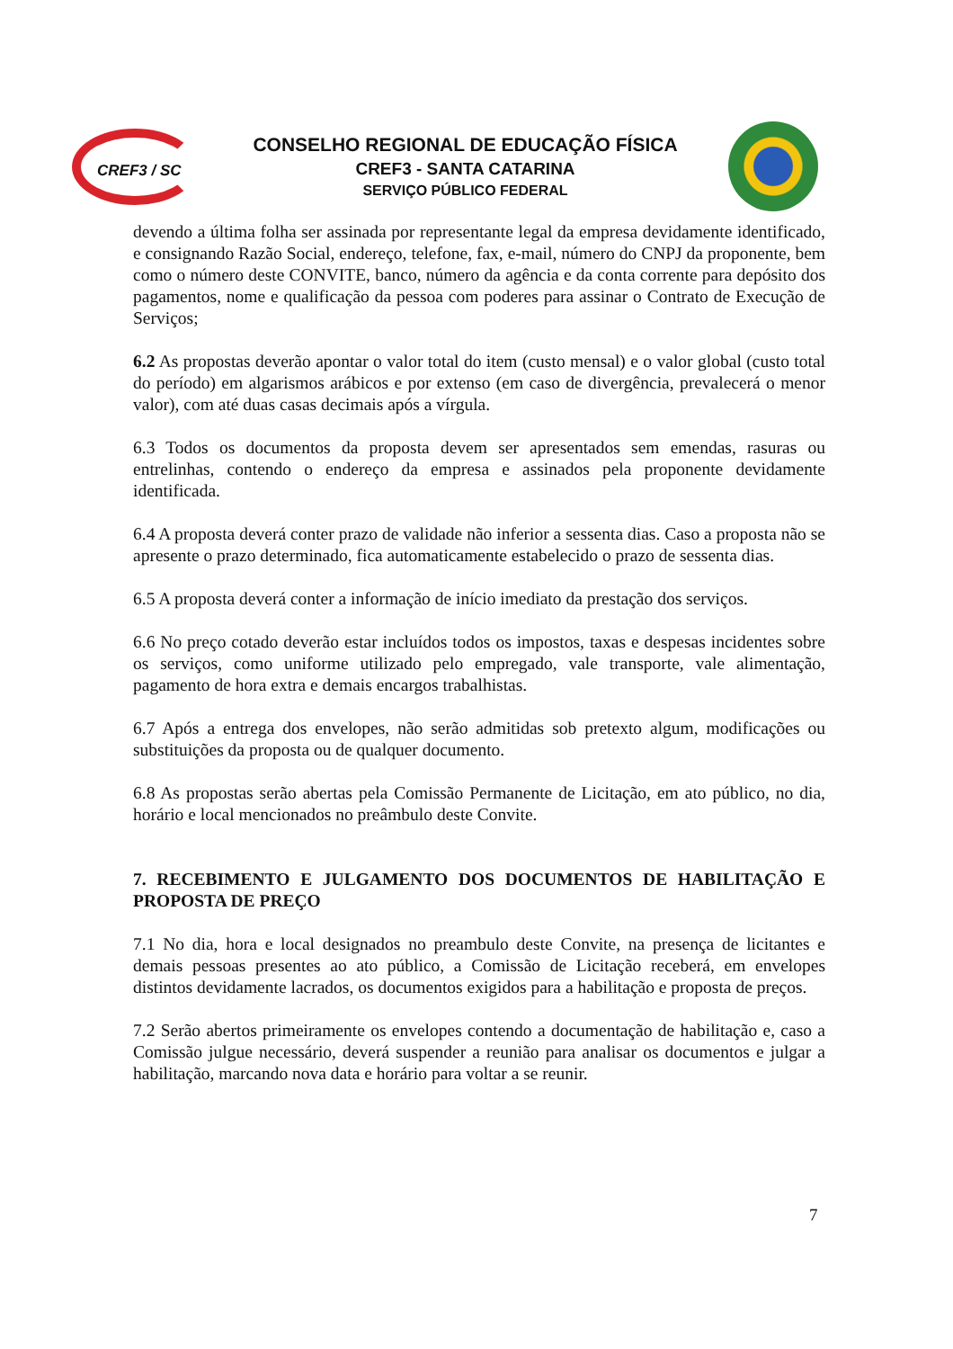CREF3 / SC
CONSELHO REGIONAL DE EDUCAÇÃO FÍSICA
CREF3 - SANTA CATARINA
SERVIÇO PÚBLICO FEDERAL
devendo a última folha ser assinada por representante legal da empresa devidamente identificado, e consignando Razão Social, endereço, telefone, fax, e-mail, número do CNPJ da proponente, bem como o número deste CONVITE, banco, número da agência e da conta corrente para depósito dos pagamentos, nome e qualificação da pessoa com poderes para assinar o Contrato de Execução de Serviços;
6.2 As propostas deverão apontar o valor total do item (custo mensal) e o valor global (custo total do período) em algarismos arábicos e por extenso (em caso de divergência, prevalecerá o menor valor), com até duas casas decimais após a vírgula.
6.3 Todos os documentos da proposta devem ser apresentados sem emendas, rasuras ou entrelinhas, contendo o endereço da empresa e assinados pela proponente devidamente identificada.
6.4 A proposta deverá conter prazo de validade não inferior a sessenta dias. Caso a proposta não se apresente o prazo determinado, fica automaticamente estabelecido o prazo de sessenta dias.
6.5 A proposta deverá conter a informação de início imediato da prestação dos serviços.
6.6 No preço cotado deverão estar incluídos todos os impostos, taxas e despesas incidentes sobre os serviços, como uniforme utilizado pelo empregado, vale transporte, vale alimentação, pagamento de hora extra e demais encargos trabalhistas.
6.7 Após a entrega dos envelopes, não serão admitidas sob pretexto algum, modificações ou substituições da proposta ou de qualquer documento.
6.8 As propostas serão abertas pela Comissão Permanente de Licitação, em ato público, no dia, horário e local mencionados no preâmbulo deste Convite.
7. RECEBIMENTO E JULGAMENTO DOS DOCUMENTOS DE HABILITAÇÃO E PROPOSTA DE PREÇO
7.1 No dia, hora e local designados no preambulo deste Convite, na presença de licitantes e demais pessoas presentes ao ato público, a Comissão de Licitação receberá, em envelopes distintos devidamente lacrados, os documentos exigidos para a habilitação e proposta de preços.
7.2 Serão abertos primeiramente os envelopes contendo a documentação de habilitação e, caso a Comissão julgue necessário, deverá suspender a reunião para analisar os documentos e julgar a habilitação, marcando nova data e horário para voltar a se reunir.
7